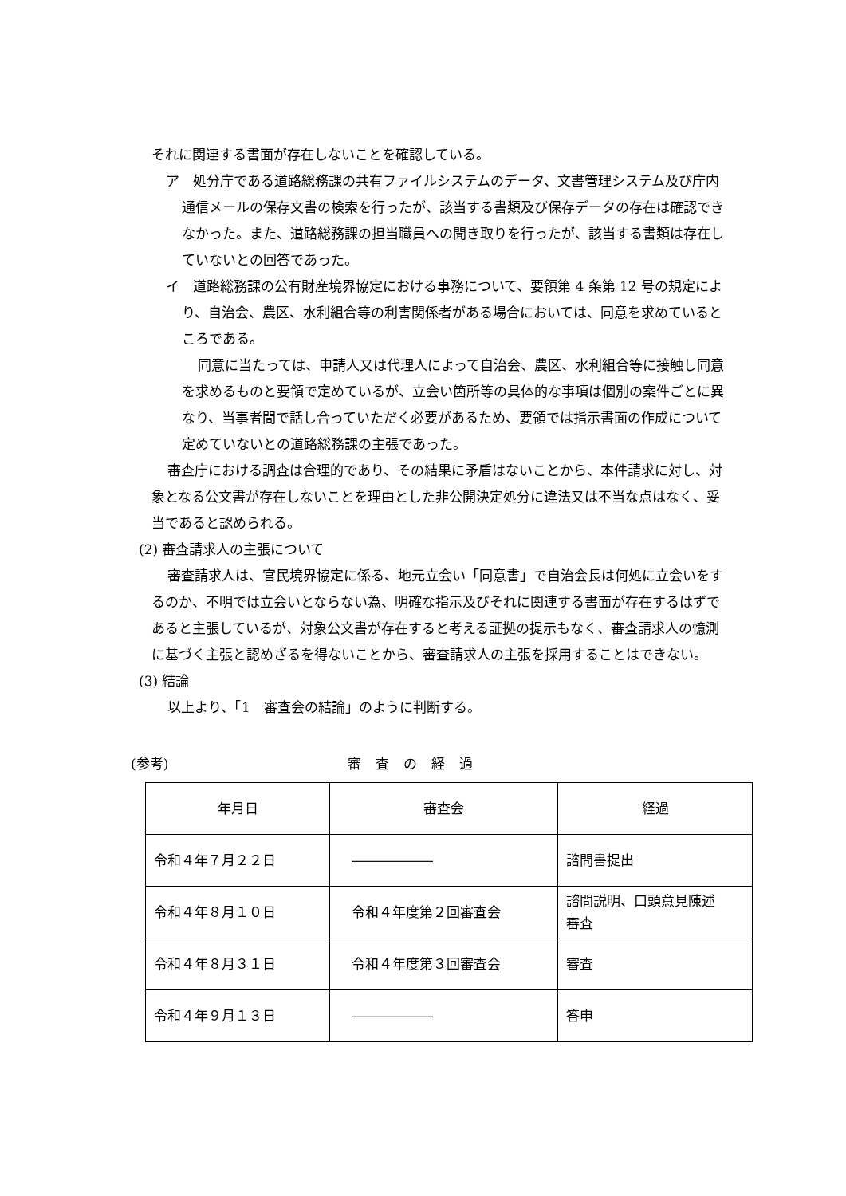それに関連する書面が存在しないことを確認している。
ア　処分庁である道路総務課の共有ファイルシステムのデータ、文書管理システム及び庁内通信メールの保存文書の検索を行ったが、該当する書類及び保存データの存在は確認できなかった。また、道路総務課の担当職員への聞き取りを行ったが、該当する書類は存在していないとの回答であった。
イ　道路総務課の公有財産境界協定における事務について、要領第 4 条第 12 号の規定により、自治会、農区、水利組合等の利害関係者がある場合においては、同意を求めているところである。
同意に当たっては、申請人又は代理人によって自治会、農区、水利組合等に接触し同意を求めるものと要領で定めているが、立会い箇所等の具体的な事項は個別の案件ごとに異なり、当事者間で話し合っていただく必要があるため、要領では指示書面の作成について定めていないとの道路総務課の主張であった。
審査庁における調査は合理的であり、その結果に矛盾はないことから、本件請求に対し、対象となる公文書が存在しないことを理由とした非公開決定処分に違法又は不当な点はなく、妥当であると認められる。
(2) 審査請求人の主張について
審査請求人は、官民境界協定に係る、地元立会い「同意書」で自治会長は何処に立会いをするのか、不明では立会いとならない為、明確な指示及びそれに関連する書面が存在するはずであると主張しているが、対象公文書が存在すると考える証拠の提示もなく、審査請求人の憶測に基づく主張と認めざるを得ないことから、審査請求人の主張を採用することはできない。
(3) 結論
以上より、「1　審査会の結論」のように判断する。
(参考) 審査の経過
| 年月日 | 審査会 | 経過 |
| 令和４年７月２２日 | ―――――― | 諮問書提出 |
| 令和４年８月１０日 | 令和４年度第２回審査会 | 諮問説明、口頭意見陳述 審査 |
| 令和４年８月３１日 | 令和４年度第３回審査会 | 審査 |
| 令和４年９月１３日 | ―――――― | 答申 |